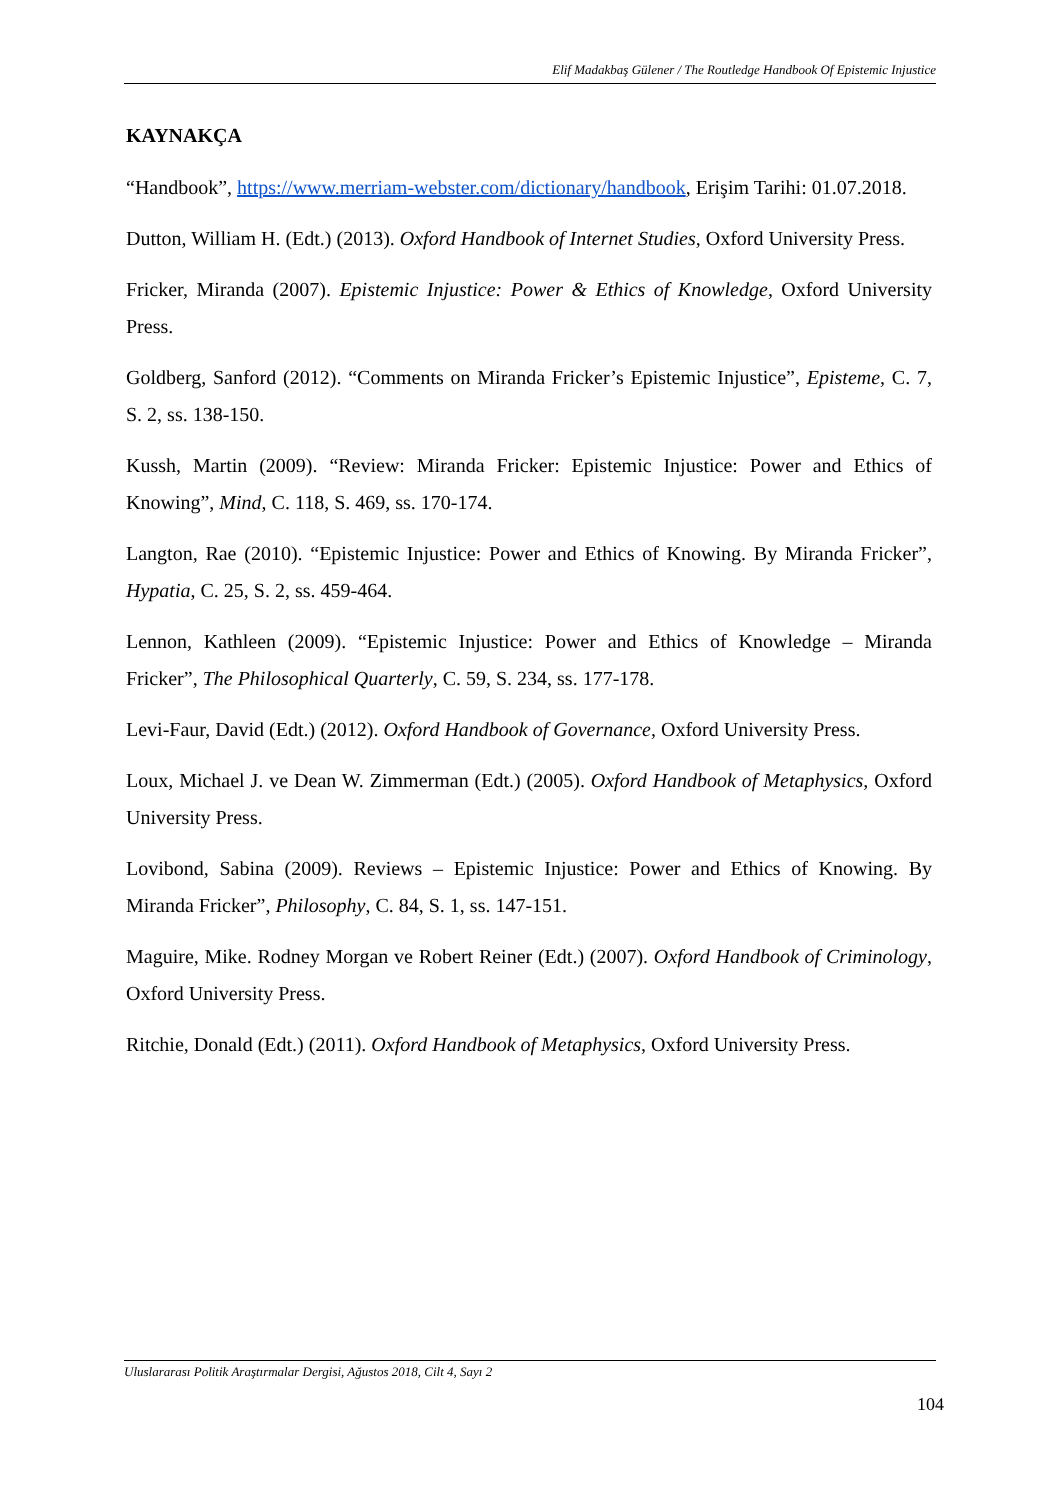Elif Madakbaş Gülener / The Routledge Handbook Of Epistemic Injustice
KAYNAKÇA
“Handbook”, https://www.merriam-webster.com/dictionary/handbook, Erişim Tarihi: 01.07.2018.
Dutton, William H. (Edt.) (2013). Oxford Handbook of Internet Studies, Oxford University Press.
Fricker, Miranda (2007). Epistemic Injustice: Power & Ethics of Knowledge, Oxford University Press.
Goldberg, Sanford (2012). “Comments on Miranda Fricker’s Epistemic Injustice”, Episteme, C. 7, S. 2, ss. 138-150.
Kussh, Martin (2009). “Review: Miranda Fricker: Epistemic Injustice: Power and Ethics of Knowing”, Mind, C. 118, S. 469, ss. 170-174.
Langton, Rae (2010). “Epistemic Injustice: Power and Ethics of Knowing. By Miranda Fricker”, Hypatia, C. 25, S. 2, ss. 459-464.
Lennon, Kathleen (2009). “Epistemic Injustice: Power and Ethics of Knowledge – Miranda Fricker”, The Philosophical Quarterly, C. 59, S. 234, ss. 177-178.
Levi-Faur, David (Edt.) (2012). Oxford Handbook of Governance, Oxford University Press.
Loux, Michael J. ve Dean W. Zimmerman (Edt.) (2005). Oxford Handbook of Metaphysics, Oxford University Press.
Lovibond, Sabina (2009). Reviews – Epistemic Injustice: Power and Ethics of Knowing. By Miranda Fricker”, Philosophy, C. 84, S. 1, ss. 147-151.
Maguire, Mike. Rodney Morgan ve Robert Reiner (Edt.) (2007). Oxford Handbook of Criminology, Oxford University Press.
Ritchie, Donald (Edt.) (2011). Oxford Handbook of Metaphysics, Oxford University Press.
Uluslararası Politik Araştırmalar Dergisi, Ağustos 2018, Cilt 4, Sayı 2
104